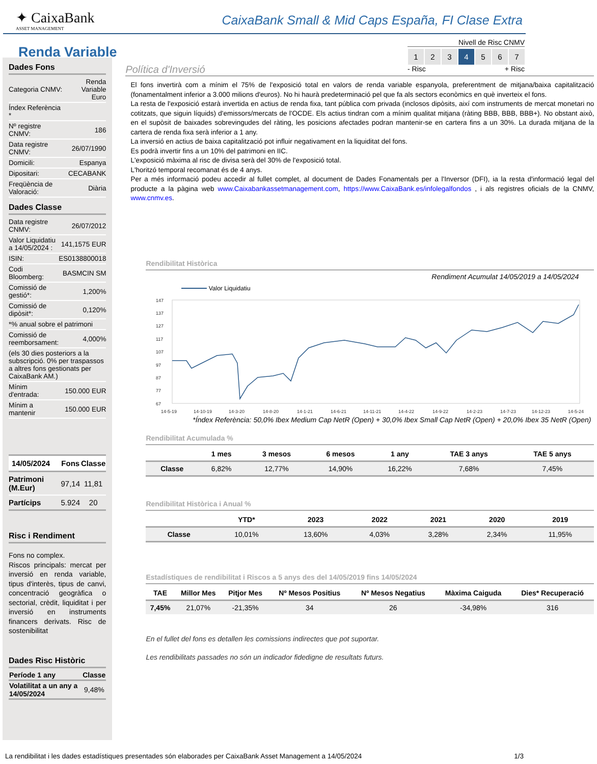✦ CaixaBank
ASSET MANAGEMENT
CaixaBank Small & Mid Caps España, FI Clase Extra
Renda Variable
Nivell de Risc CNMV
1 2 3 4 5 6 7
- Risc + Risc
Dades Fons
| Categoria CNMV: | Renda Variable Euro |
| Índex Referència * | |
| Nº registre CNMV: | 186 |
| Data registre CNMV: | 26/07/1990 |
| Domicili: | Espanya |
| Dipositari: | CECABANK |
| Freqüència de Valoració: | Diària |
Dades Classe
| Data registre CNMV: | 26/07/2012 |
| Valor Liquidatiu a 14/05/2024 : | 141,1575 EUR |
| ISIN: | ES0138800018 |
| Codi Bloomberg: | BASMCIN SM |
| Comissió de gestió*: | 1,200% |
| Comissió de dipòsit*: | 0,120% |
| *% anual sobre el patrimoni | |
| Comissió de reemborsament: | 4,000% |
| (els 30 dies posteriors a la subscripció. 0% per traspassos a altres fons gestionats per CaixaBank AM.) | |
| Mínim d'entrada: | 150.000 EUR |
| Mínim a mantenir | 150.000 EUR |
| 14/05/2024 | Fons | Classe |
| --- | --- | --- |
| Patrimoni (M.Eur) | 97,14 | 11,81 |
| Partícips | 5.924 | 20 |
Risc i Rendiment
Fons no complex.
Riscos principals: mercat per inversió en renda variable, tipus d'interès, tipus de canvi, concentració geogràfica o sectorial, crèdit, liquiditat i per inversió en instruments financers derivats. Risc de sostenibilitat
Dades Risc Històric
| Període 1 any | Classe |
| --- | --- |
| Volatilitat a un any a 14/05/2024 | 9,48% |
Política d'Inversió
El fons invertirà com a mínim el 75% de l'exposició total en valors de renda variable espanyola, preferentment de mitjana/baixa capitalització (fonamentalment inferior a 3.000 milions d'euros). No hi haurà predeterminació pel que fa als sectors econòmics en què inverteix el fons.
La resta de l'exposició estarà invertida en actius de renda fixa, tant pública com privada (inclosos dipòsits, així com instruments de mercat monetari no cotitzats, que siguin líquids) d'emissors/mercats de l'OCDE. Els actius tindran com a mínim qualitat mitjana (ràting BBB, BBB, BBB+). No obstant això, en el supòsit de baixades sobrevingudes del ràting, les posicions afectades podran mantenir-se en cartera fins a un 30%. La durada mitjana de la cartera de renda fixa serà inferior a 1 any.
La inversió en actius de baixa capitalització pot influir negativament en la liquiditat del fons.
Es podrà invertir fins a un 10% del patrimoni en IIC.
L'exposició màxima al risc de divisa serà del 30% de l'exposició total.
L'horitzó temporal recomanat és de 4 anys.
Per a més informació podeu accedir al fullet complet, al document de Dades Fonamentals per a l'Inversor (DFI), ia la resta d'informació legal del producte a la pàgina web www.Caixabankassetmanagement.com, https://www.CaixaBank.es/infolegalfondos , i als registres oficials de la CNMV, www.cnmv.es.
Rendibilitat Històrica
Rendiment Acumulat 14/05/2019 a 14/05/2024
Valor Liquidatiu
147
137
127
117
107
97
87
77
67
14-5-19
14-10-19
14-3-20
14-8-20
14-1-21
14-6-21
14-11-21
14-4-22
14-9-22
14-2-23
14-7-23
14-12-23
14-5-24
*Índex Referència: 50,0% Ibex Medium Cap NetR (Open) + 30,0% Ibex Small Cap NetR (Open) + 20,0% Ibex 35 NetR (Open)
Rendibilitat Acumulada %
| | 1 mes | 3 mesos | 6 mesos | 1 any | TAE 3 anys | TAE 5 anys |
| --- | --- | --- | --- | --- | --- | --- |
| Classe | 6,82% | 12,77% | 14,90% | 16,22% | 7,68% | 7,45% |
Rendibilitat Històrica i Anual %
| | YTD* | 2023 | 2022 | 2021 | 2020 | 2019 |
| --- | --- | --- | --- | --- | --- | --- |
| Classe | 10,01% | 13,60% | 4,03% | 3,28% | 2,34% | 11,95% |
Estadístiques de rendibilitat i Riscos a 5 anys des del 14/05/2019 fins 14/05/2024
| TAE | Millor Mes | Pitjor Mes | Nº Mesos Positius | Nº Mesos Negatius | Màxima Caiguda | Dies* Recuperació |
| --- | --- | --- | --- | --- | --- | --- |
| 7,45% | 21,07% | -21,35% | 34 | 26 | -34,98% | 316 |
En el fullet del fons es detallen les comissions indirectes que pot suportar.
Les rendibilitats passades no són un indicador fidedigne de resultats futurs.
La rendibilitat i les dades estadístiques presentades són elaborades per CaixaBank Asset Management a 14/05/2024 1/3